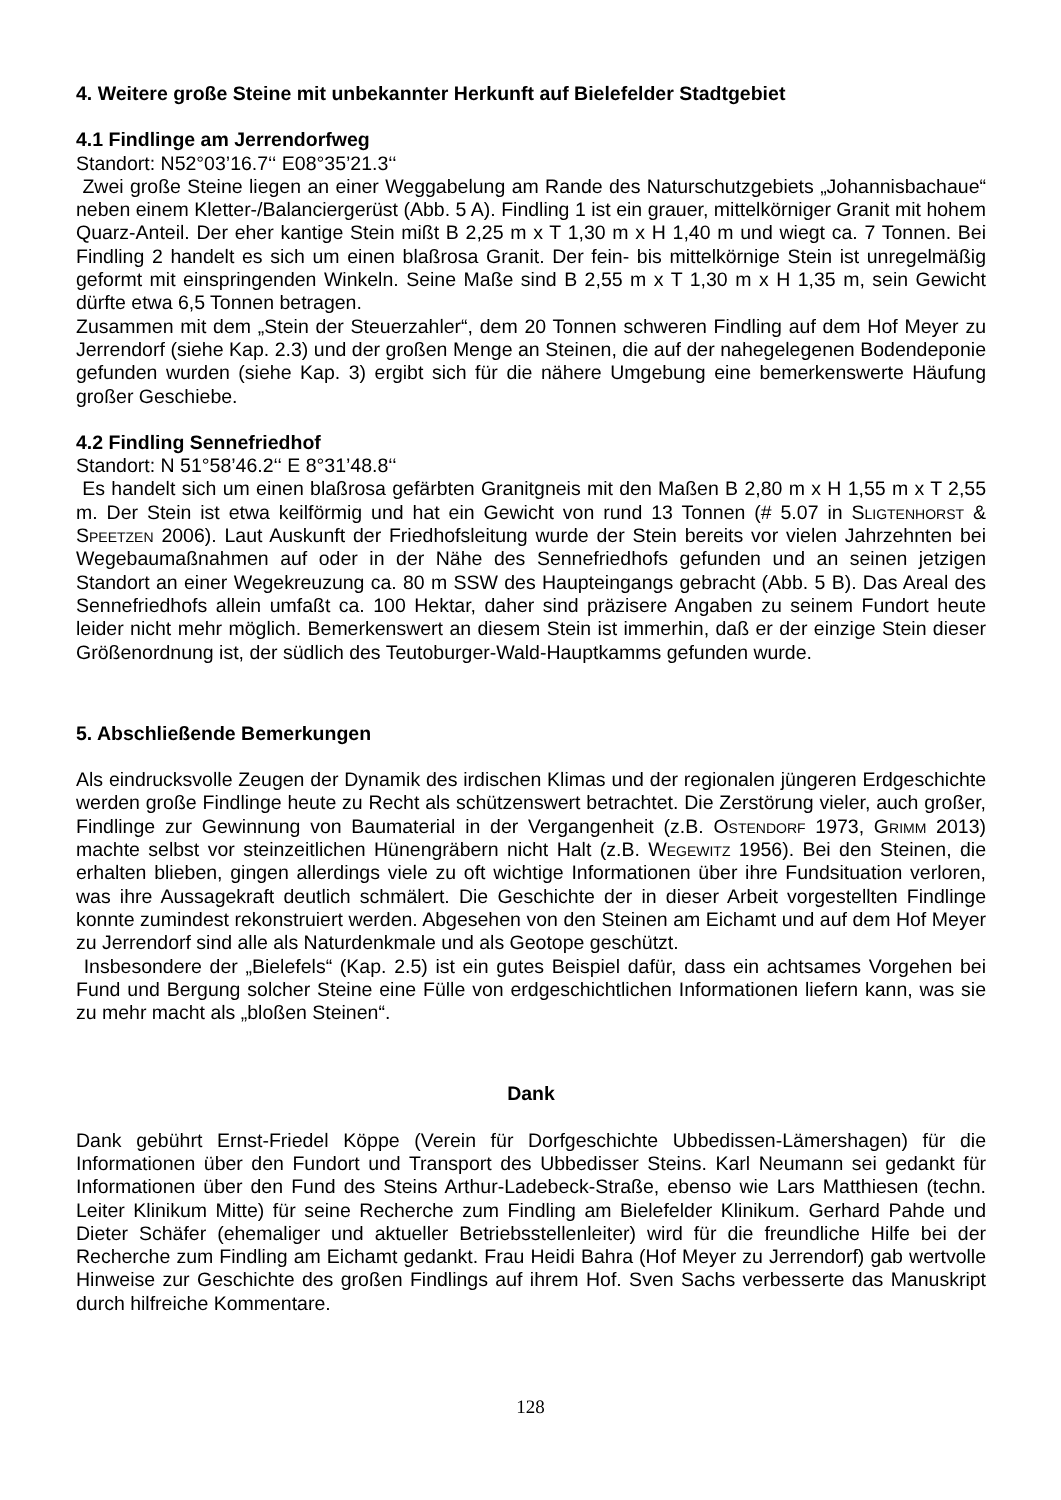4. Weitere große Steine mit unbekannter Herkunft auf Bielefelder Stadtgebiet
4.1 Findlinge am Jerrendorfweg
Standort: N52°03’16.7‘‘ E08°35’21.3‘‘
Zwei große Steine liegen an einer Weggabelung am Rande des Naturschutzgebiets „Johannisbachaue“ neben einem Kletter-/Balanciergerüst (Abb. 5 A). Findling 1 ist ein grauer, mittelkörniger Granit mit hohem Quarz-Anteil. Der eher kantige Stein mißt B 2,25 m x T 1,30 m x H 1,40 m und wiegt ca. 7 Tonnen. Bei Findling 2 handelt es sich um einen blaßrosa Granit. Der fein- bis mittelkörnige Stein ist unregelmäßig geformt mit einspringenden Winkeln. Seine Maße sind B 2,55 m x T 1,30 m x H 1,35 m, sein Gewicht dürfte etwa 6,5 Tonnen betragen.
Zusammen mit dem „Stein der Steuerzahler“, dem 20 Tonnen schweren Findling auf dem Hof Meyer zu Jerrendorf (siehe Kap. 2.3) und der großen Menge an Steinen, die auf der nahegelegenen Bodendeponie gefunden wurden (siehe Kap. 3) ergibt sich für die nähere Umgebung eine bemerkenswerte Häufung großer Geschiebe.
4.2 Findling Sennefriedhof
Standort: N 51°58’46.2‘‘ E 8°31’48.8‘‘
Es handelt sich um einen blaßrosa gefärbten Granitgneis mit den Maßen B 2,80 m x H 1,55 m x T 2,55 m. Der Stein ist etwa keilförmig und hat ein Gewicht von rund 13 Tonnen (# 5.07 in Sligtenhorst & Speetzen 2006). Laut Auskunft der Friedhofsleitung wurde der Stein bereits vor vielen Jahrzehnten bei Wegebaumaßnahmen auf oder in der Nähe des Sennefriedhofs gefunden und an seinen jetzigen Standort an einer Wegekreuzung ca. 80 m SSW des Haupteingangs gebracht (Abb. 5 B). Das Areal des Sennefriedhofs allein umfaßt ca. 100 Hektar, daher sind präzisere Angaben zu seinem Fundort heute leider nicht mehr möglich. Bemerkenswert an diesem Stein ist immerhin, daß er der einzige Stein dieser Größenordnung ist, der südlich des Teutoburger-Wald-Hauptkamms gefunden wurde.
5. Abschließende Bemerkungen
Als eindrucksvolle Zeugen der Dynamik des irdischen Klimas und der regionalen jüngeren Erdgeschichte werden große Findlinge heute zu Recht als schützenswert betrachtet. Die Zerstörung vieler, auch großer, Findlinge zur Gewinnung von Baumaterial in der Vergangenheit (z.B. Ostendorf 1973, Grimm 2013) machte selbst vor steinzeitlichen Hünengräbern nicht Halt (z.B. Wegewitz 1956). Bei den Steinen, die erhalten blieben, gingen allerdings viele zu oft wichtige Informationen über ihre Fundsituation verloren, was ihre Aussagekraft deutlich schmälert. Die Geschichte der in dieser Arbeit vorgestellten Findlinge konnte zumindest rekonstruiert werden. Abgesehen von den Steinen am Eichamt und auf dem Hof Meyer zu Jerrendorf sind alle als Naturdenkmale und als Geotope geschützt.
Insbesondere der „Bielefels“ (Kap. 2.5) ist ein gutes Beispiel dafür, dass ein achtsames Vorgehen bei Fund und Bergung solcher Steine eine Fülle von erdgeschichtlichen Informationen liefern kann, was sie zu mehr macht als „bloßen Steinen“.
Dank
Dank gebührt Ernst-Friedel Köppe (Verein für Dorfgeschichte Ubbedissen-Lämershagen) für die Informationen über den Fundort und Transport des Ubbedisser Steins. Karl Neumann sei gedankt für Informationen über den Fund des Steins Arthur-Ladebeck-Straße, ebenso wie Lars Matthiesen (techn. Leiter Klinikum Mitte) für seine Recherche zum Findling am Bielefelder Klinikum. Gerhard Pahde und Dieter Schäfer (ehemaliger und aktueller Betriebsstellenleiter) wird für die freundliche Hilfe bei der Recherche zum Findling am Eichamt gedankt. Frau Heidi Bahra (Hof Meyer zu Jerrendorf) gab wertvolle Hinweise zur Geschichte des großen Findlings auf ihrem Hof. Sven Sachs verbesserte das Manuskript durch hilfreiche Kommentare.
128